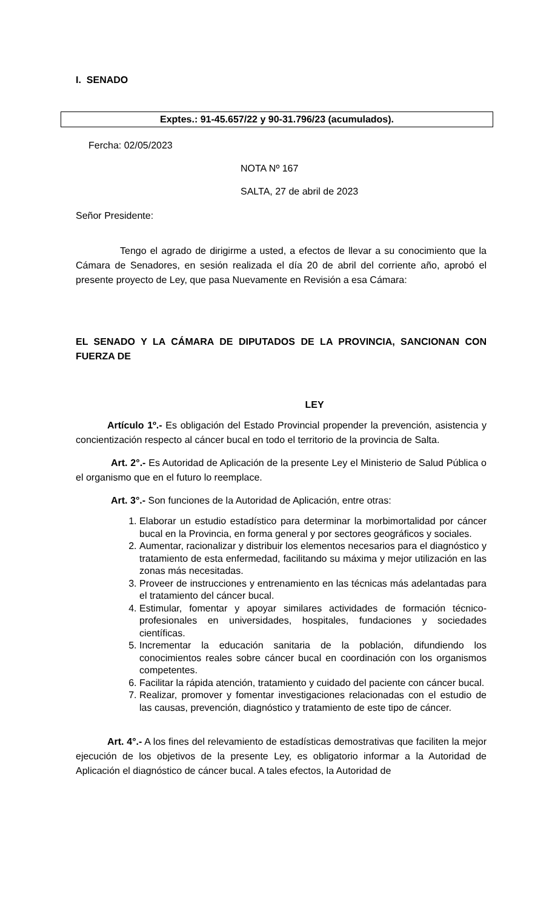I. SENADO
Exptes.: 91-45.657/22 y 90-31.796/23 (acumulados).
Fercha: 02/05/2023
NOTA Nº 167
SALTA, 27 de abril de 2023
Señor Presidente:
Tengo el agrado de dirigirme a usted, a efectos de llevar a su conocimiento que la Cámara de Senadores, en sesión realizada el día 20 de abril del corriente año, aprobó el presente proyecto de Ley, que pasa Nuevamente en Revisión a esa Cámara:
EL SENADO Y LA CÁMARA DE DIPUTADOS DE LA PROVINCIA, SANCIONAN CON FUERZA DE
LEY
Artículo 1º.- Es obligación del Estado Provincial propender la prevención, asistencia y concientización respecto al cáncer bucal en todo el territorio de la provincia de Salta.
Art. 2°.- Es Autoridad de Aplicación de la presente Ley el Ministerio de Salud Pública o el organismo que en el futuro lo reemplace.
Art. 3°.- Son funciones de la Autoridad de Aplicación, entre otras:
1. Elaborar un estudio estadístico para determinar la morbimortalidad por cáncer bucal en la Provincia, en forma general y por sectores geográficos y sociales.
2. Aumentar, racionalizar y distribuir los elementos necesarios para el diagnóstico y tratamiento de esta enfermedad, facilitando su máxima y mejor utilización en las zonas más necesitadas.
3. Proveer de instrucciones y entrenamiento en las técnicas más adelantadas para el tratamiento del cáncer bucal.
4. Estimular, fomentar y apoyar similares actividades de formación técnico-profesionales en universidades, hospitales, fundaciones y sociedades científicas.
5. Incrementar la educación sanitaria de la población, difundiendo los conocimientos reales sobre cáncer bucal en coordinación con los organismos competentes.
6. Facilitar la rápida atención, tratamiento y cuidado del paciente con cáncer bucal.
7. Realizar, promover y fomentar investigaciones relacionadas con el estudio de las causas, prevención, diagnóstico y tratamiento de este tipo de cáncer.
Art. 4°.- A los fines del relevamiento de estadísticas demostrativas que faciliten la mejor ejecución de los objetivos de la presente Ley, es obligatorio informar a la Autoridad de Aplicación el diagnóstico de cáncer bucal. A tales efectos, la Autoridad de